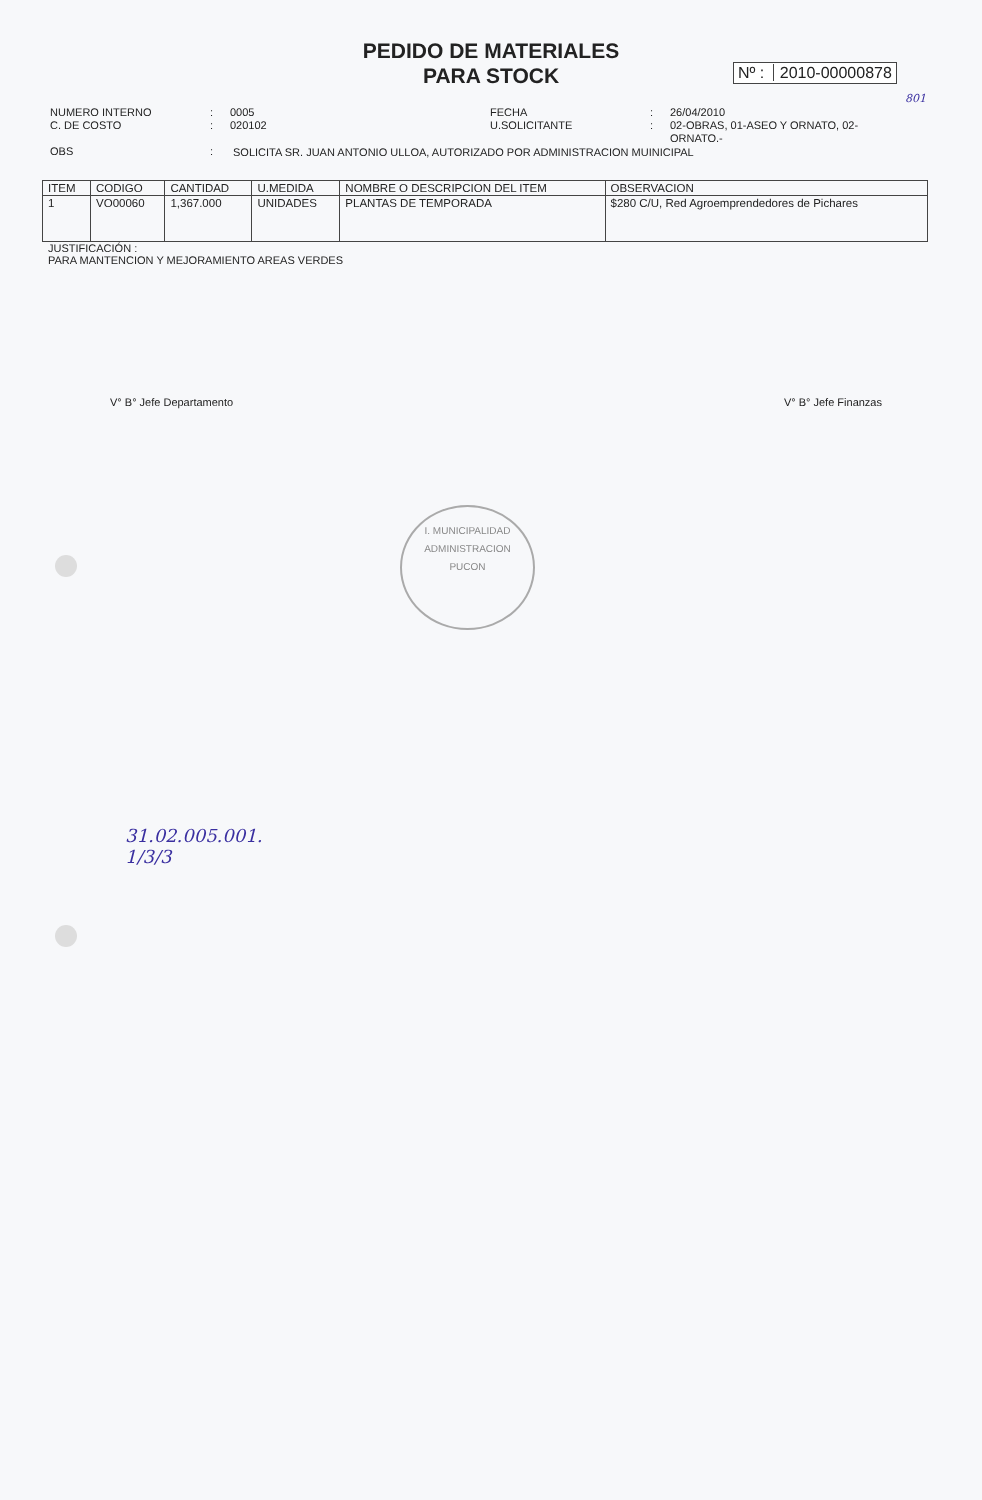PEDIDO DE MATERIALES
PARA STOCK
Nº : 2010-00000878
801
NUMERO INTERNO
C. DE COSTO
OBS
:
:
:
0005
020102
FECHA
U.SOLICITANTE
:
:
26/04/2010
02-OBRAS, 01-ASEO Y ORNATO, 02-ORNATO.-
SOLICITA SR. JUAN ANTONIO ULLOA, AUTORIZADO POR ADMINISTRACION MUINICIPAL
| ITEM | CODIGO | CANTIDAD | U.MEDIDA | NOMBRE O DESCRIPCION DEL ITEM | OBSERVACION |
| --- | --- | --- | --- | --- | --- |
| 1 | VO00060 | 1,367.000 | UNIDADES | PLANTAS DE TEMPORADA | $280 C/U, Red Agroemprendedores de Pichares |
JUSTIFICACIÓN :
PARA MANTENCION Y MEJORAMIENTO AREAS VERDES
V° B° Jefe Departamento V° B° Jefe Finanzas
I. MUNICIPALIDAD
ADMINISTRACION
PUCON
31.02.005.001.
1/3/3